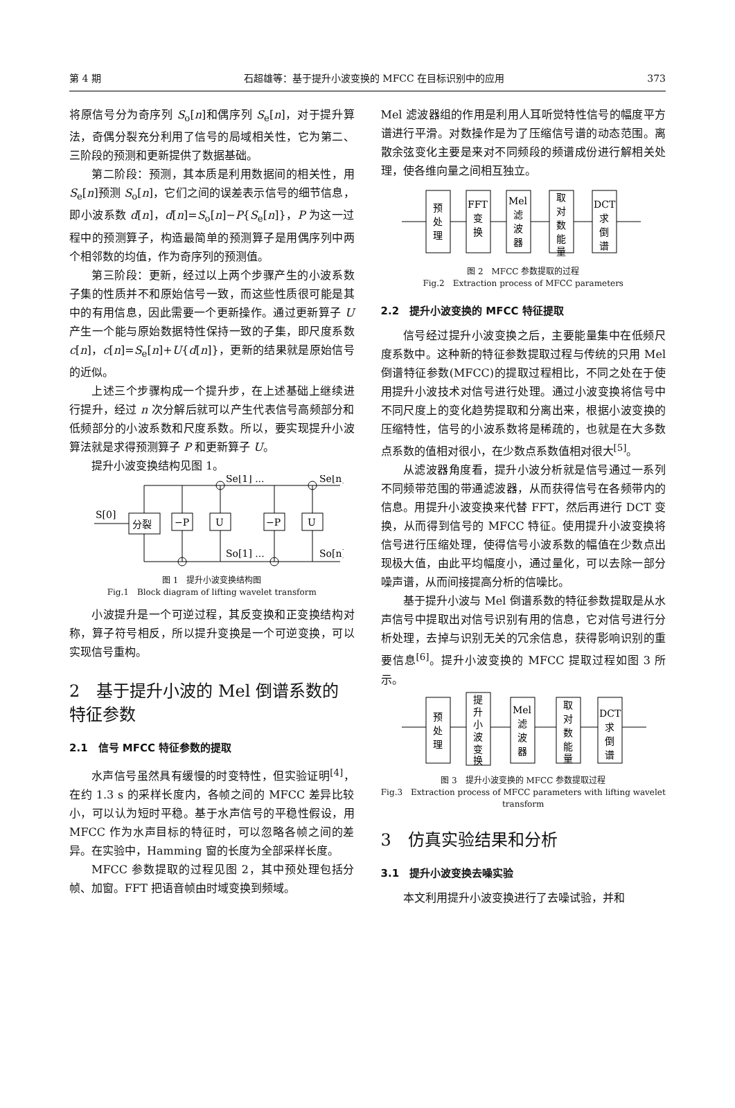第 4 期 石超雄等：基于提升小波变换的 MFCC 在目标识别中的应用 373
将原信号分为奇序列 S<sub>o</sub>[n]和偶序列 S<sub>e</sub>[n]，对于提升算法，奇偶分裂充分利用了信号的局域相关性，它为第二、三阶段的预测和更新提供了数据基础。
第二阶段：预测，其本质是利用数据间的相关性，用 S<sub>e</sub>[n]预测 S<sub>o</sub>[n]，它们之间的误差表示信号的细节信息，即小波系数 d[n]，d[n]=S<sub>o</sub>[n]−P{S<sub>e</sub>[n]}，P 为这一过程中的预测算子，构造最简单的预测算子是用偶序列中两个相邻数的均值，作为奇序列的预测值。
第三阶段：更新，经过以上两个步骤产生的小波系数子集的性质并不和原始信号一致，而这些性质很可能是其中的有用信息，因此需要一个更新操作。通过更新算子 U 产生一个能与原始数据特性保持一致的子集，即尺度系数 c[n]，c[n]=S<sub>e</sub>[n]+U{d[n]}，更新的结果就是原始信号的近似。
上述三个步骤构成一个提升步，在上述基础上继续进行提升，经过 n 次分解后就可以产生代表信号高频部分和低频部分的小波系数和尺度系数。所以，要实现提升小波算法就是求得预测算子 P 和更新算子 U。
提升小波变换结构见图 1。
S[0]
分裂
−P
U
−P
U
Se[1] ...
Se[n]
So[1] ...
So[n]
图 1　提升小波变换结构图
Fig.1　Block diagram of lifting wavelet transform
小波提升是一个可逆过程，其反变换和正变换结构对称，算子符号相反，所以提升变换是一个可逆变换，可以实现信号重构。
2　基于提升小波的 Mel 倒谱系数的特征参数
2.1　信号 MFCC 特征参数的提取
水声信号虽然具有缓慢的时变特性，但实验证明<sup>[4]</sup>，在约 1.3 s 的采样长度内，各帧之间的 MFCC 差异比较小，可以认为短时平稳。基于水声信号的平稳性假设，用 MFCC 作为水声目标的特征时，可以忽略各帧之间的差异。在实验中，Hamming 窗的长度为全部采样长度。
MFCC 参数提取的过程见图 2，其中预处理包括分帧、加窗。FFT 把语音帧由时域变换到频域。
Mel 滤波器组的作用是利用人耳听觉特性信号的幅度平方谱进行平滑。对数操作是为了压缩信号谱的动态范围。离散余弦变化主要是来对不同频段的频谱成份进行解相关处理，使各维向量之间相互独立。
预
处
理
FFT
变
换
Mel
滤
波
器
取
对
数
能
量
DCT
求
倒
谱
图 2　MFCC 参数提取的过程
Fig.2　Extraction process of MFCC parameters
2.2　提升小波变换的 MFCC 特征提取
信号经过提升小波变换之后，主要能量集中在低频尺度系数中。这种新的特征参数提取过程与传统的只用 Mel 倒谱特征参数(MFCC)的提取过程相比，不同之处在于使用提升小波技术对信号进行处理。通过小波变换将信号中不同尺度上的变化趋势提取和分离出来，根据小波变换的压缩特性，信号的小波系数将是稀疏的，也就是在大多数点系数的值相对很小，在少数点系数值相对很大<sup>[5]</sup>。
从滤波器角度看，提升小波分析就是信号通过一系列不同频带范围的带通滤波器，从而获得信号在各频带内的信息。用提升小波变换来代替 FFT，然后再进行 DCT 变换，从而得到信号的 MFCC 特征。使用提升小波变换将信号进行压缩处理，使得信号小波系数的幅值在少数点出现极大值，由此平均幅度小，通过量化，可以去除一部分噪声谱，从而间接提高分析的信噪比。
基于提升小波与 Mel 倒谱系数的特征参数提取是从水声信号中提取出对信号识别有用的信息，它对信号进行分析处理，去掉与识别无关的冗余信息，获得影响识别的重要信息<sup>[6]</sup>。提升小波变换的 MFCC 提取过程如图 3 所示。
预
处
理
提
升
小
波
变
换
Mel
滤
波
器
取
对
数
能
量
DCT
求
倒
谱
图 3　提升小波变换的 MFCC 参数提取过程
Fig.3　Extraction process of MFCC parameters with lifting wavelet transform
3　仿真实验结果和分析
3.1　提升小波变换去噪实验
本文利用提升小波变换进行了去噪试验，并和